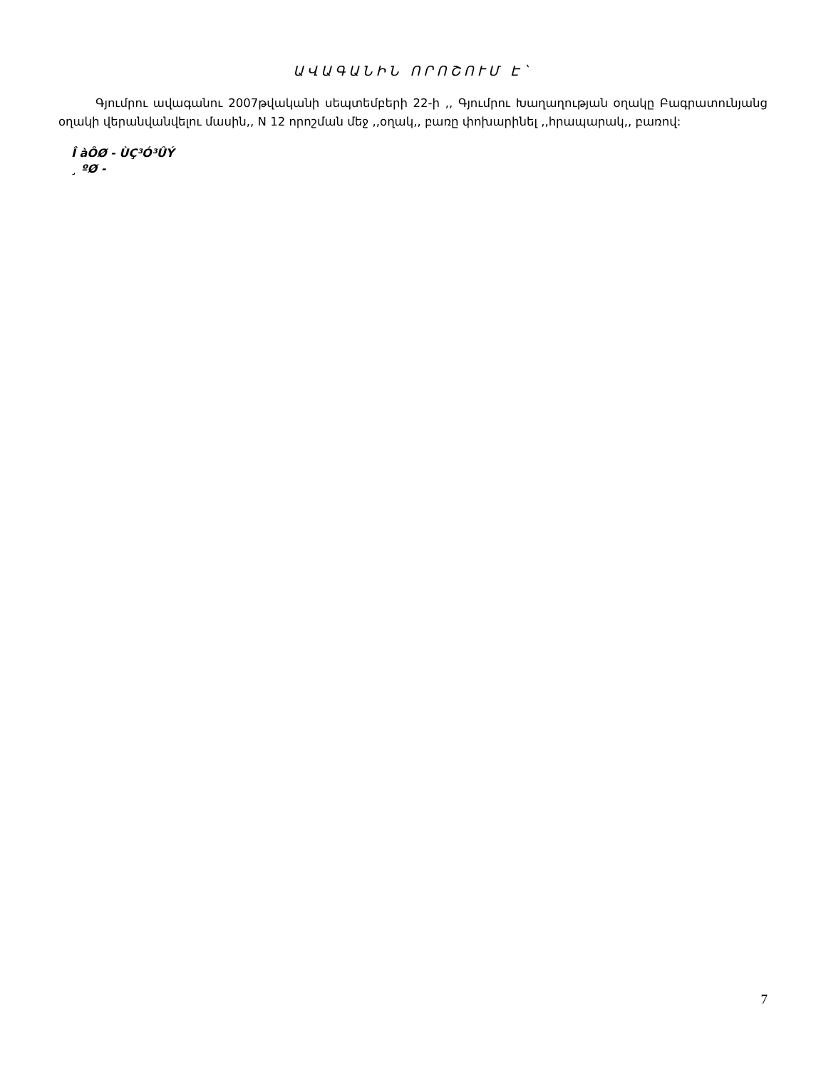ԱՎԱԳԱՆԻՆ ՈՐՈՇՈՒՄ Է`
Գյումրու ավագանու 2007թվականի սեպտեմբերի 22-ի ,, Գյումրու Խաղաղության օղակը Բագրատունյանց օղակի վերանվանվելու մասին,, N 12 որոշման մեջ ,,օղակ,, բառը փոխարինել ,,հրապարակ,, բառով:
Î àÔØ - ÙÇ³Ó³ÛÝ
¸ ºØ -
7